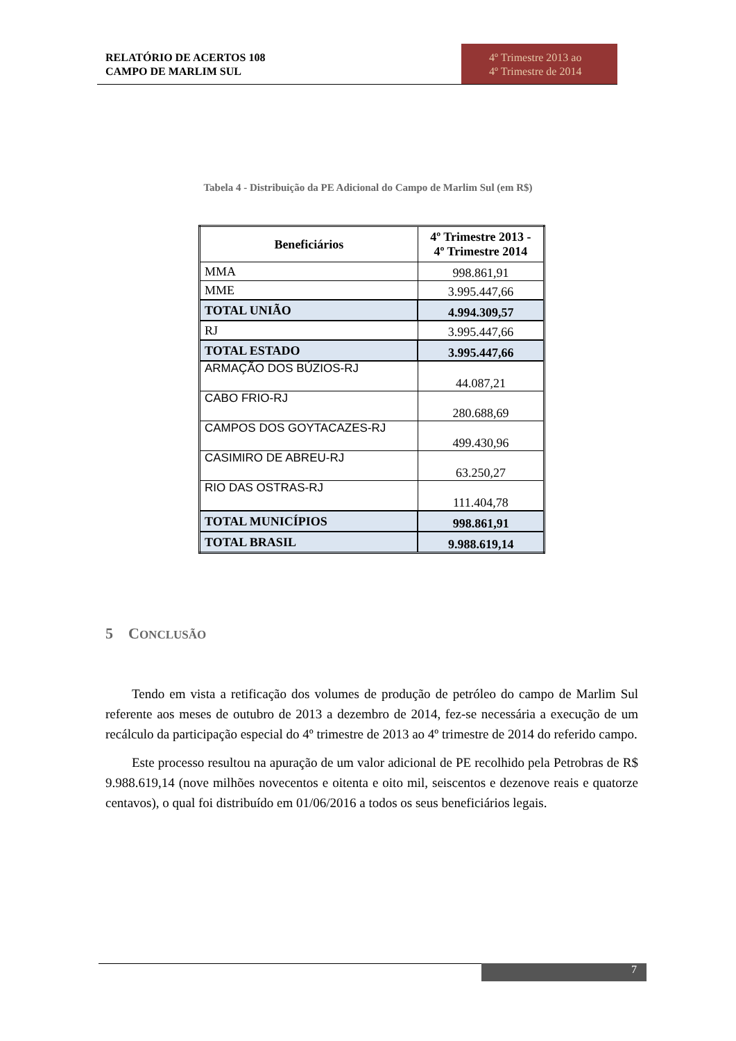RELATÓRIO DE ACERTOS 108
CAMPO DE MARLIM SUL
4º Trimestre 2013 ao
4º Trimestre de 2014
Tabela 4 - Distribuição da PE Adicional do Campo de Marlim Sul (em R$)
| Beneficiários | 4º Trimestre 2013 - 4º Trimestre 2014 |
| --- | --- |
| MMA | 998.861,91 |
| MME | 3.995.447,66 |
| TOTAL UNIÃO | 4.994.309,57 |
| RJ | 3.995.447,66 |
| TOTAL ESTADO | 3.995.447,66 |
| ARMAÇÃO DOS BÚZIOS-RJ | 44.087,21 |
| CABO FRIO-RJ | 280.688,69 |
| CAMPOS DOS GOYTACAZES-RJ | 499.430,96 |
| CASIMIRO DE ABREU-RJ | 63.250,27 |
| RIO DAS OSTRAS-RJ | 111.404,78 |
| TOTAL MUNICÍPIOS | 998.861,91 |
| TOTAL BRASIL | 9.988.619,14 |
5 CONCLUSÃO
Tendo em vista a retificação dos volumes de produção de petróleo do campo de Marlim Sul referente aos meses de outubro de 2013 a dezembro de 2014, fez-se necessária a execução de um recálculo da participação especial do 4º trimestre de 2013 ao 4º trimestre de 2014 do referido campo.
Este processo resultou na apuração de um valor adicional de PE recolhido pela Petrobras de R$ 9.988.619,14 (nove milhões novecentos e oitenta e oito mil, seiscentos e dezenove reais e quatorze centavos), o qual foi distribuído em 01/06/2016 a todos os seus beneficiários legais.
7